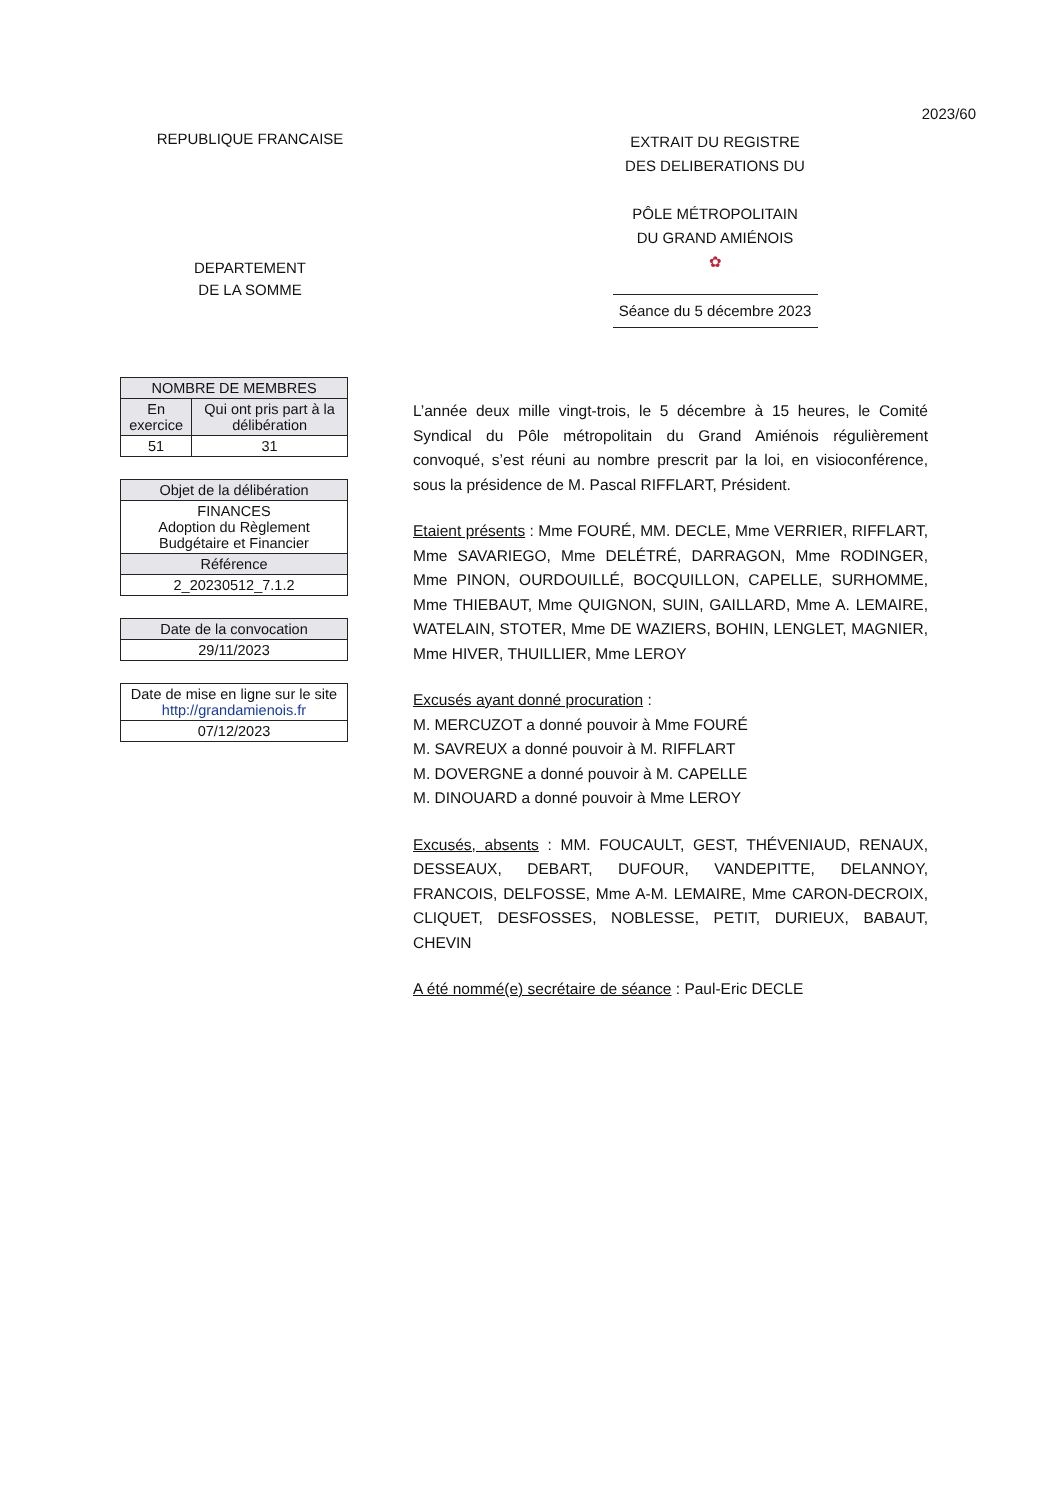2023/60
REPUBLIQUE FRANCAISE
DEPARTEMENT
DE LA SOMME
EXTRAIT DU REGISTRE
DES DELIBERATIONS DU
PÔLE MÉTROPOLITAIN
DU GRAND AMIÉNOIS
✿
Séance du 5 décembre 2023
| NOMBRE DE MEMBRES | |
| --- | --- |
| En exercice | Qui ont pris part à la délibération |
| 51 | 31 |
| Objet de la délibération |
| --- |
| FINANCES Adoption du Règlement Budgétaire et Financier |
| Référence |
| 2_20230512_7.1.2 |
| Date de la convocation |
| --- |
| 29/11/2023 |
| Date de mise en ligne sur le site http://grandamienois.fr |
| --- |
| 07/12/2023 |
L’année deux mille vingt-trois, le 5 décembre à 15 heures, le Comité Syndical du Pôle métropolitain du Grand Amiénois régulièrement convoqué, s’est réuni au nombre prescrit par la loi, en visioconférence, sous la présidence de M. Pascal RIFFLART, Président.
Etaient présents : Mme FOURÉ, MM. DECLE, Mme VERRIER, RIFFLART, Mme SAVARIEGO, Mme DELÉTRÉ, DARRAGON, Mme RODINGER, Mme PINON, OURDOUILLÉ, BOCQUILLON, CAPELLE, SURHOMME, Mme THIEBAUT, Mme QUIGNON, SUIN, GAILLARD, Mme A. LEMAIRE, WATELAIN, STOTER, Mme DE WAZIERS, BOHIN, LENGLET, MAGNIER, Mme HIVER, THUILLIER, Mme LEROY
Excusés ayant donné procuration :
M. MERCUZOT a donné pouvoir à Mme FOURÉ
M. SAVREUX a donné pouvoir à M. RIFFLART
M. DOVERGNE a donné pouvoir à M. CAPELLE
M. DINOUARD a donné pouvoir à Mme LEROY
Excusés, absents : MM. FOUCAULT, GEST, THÉVENIAUD, RENAUX, DESSEAUX, DEBART, DUFOUR, VANDEPITTE, DELANNOY, FRANCOIS, DELFOSSE, Mme A-M. LEMAIRE, Mme CARON-DECROIX, CLIQUET, DESFOSSES, NOBLESSE, PETIT, DURIEUX, BABAUT, CHEVIN
A été nommé(e) secrétaire de séance : Paul-Eric DECLE